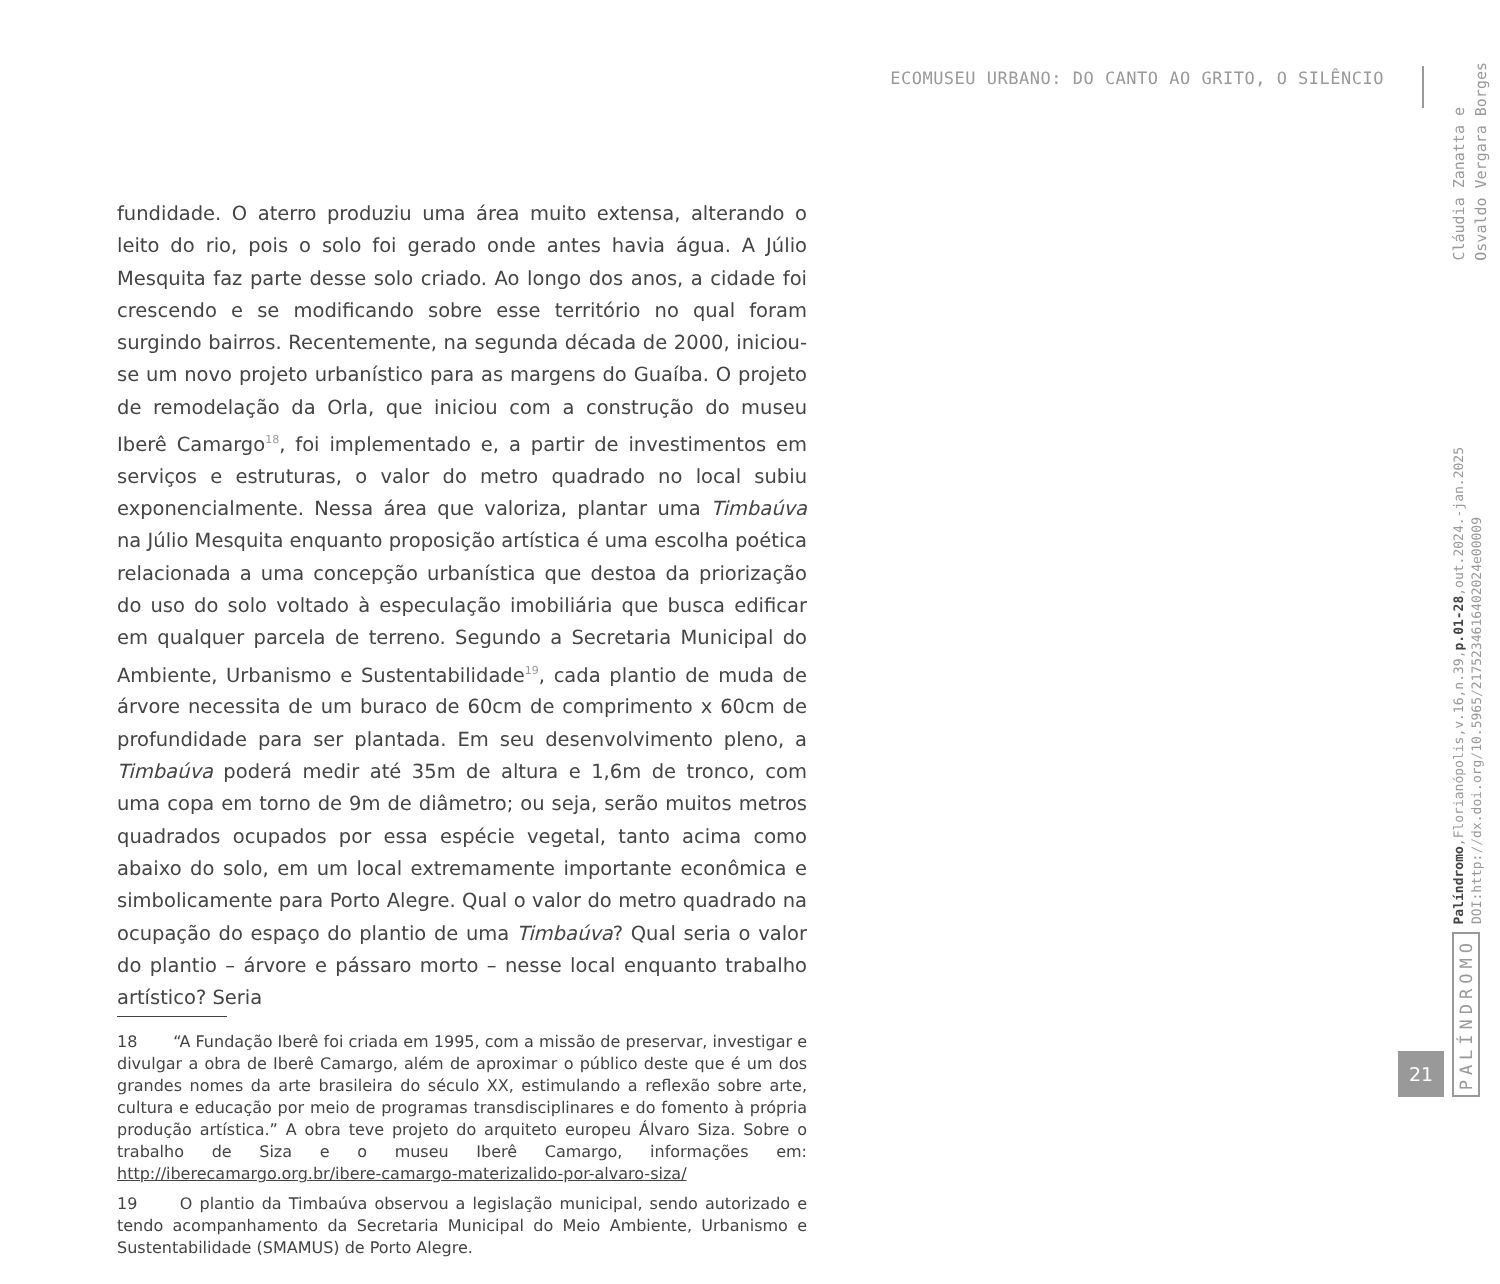ECOMUSEU URBANO: DO CANTO AO GRITO, O SILÊNCIO
fundidade. O aterro produziu uma área muito extensa, alterando o leito do rio, pois o solo foi gerado onde antes havia água. A Júlio Mesquita faz parte desse solo criado. Ao longo dos anos, a cidade foi crescendo e se modificando sobre esse território no qual foram surgindo bairros. Recentemente, na segunda década de 2000, iniciou-se um novo projeto urbanístico para as margens do Guaíba. O projeto de remodelação da Orla, que iniciou com a construção do museu Iberê Camargo<sup>18</sup>, foi implementado e, a partir de investimentos em serviços e estruturas, o valor do metro quadrado no local subiu exponencialmente. Nessa área que valoriza, plantar uma Timbaúva na Júlio Mesquita enquanto proposição artística é uma escolha poética relacionada a uma concepção urbanística que destoa da priorização do uso do solo voltado à especulação imobiliária que busca edificar em qualquer parcela de terreno. Segundo a Secretaria Municipal do Ambiente, Urbanismo e Sustentabilidade<sup>19</sup>, cada plantio de muda de árvore necessita de um buraco de 60cm de comprimento x 60cm de profundidade para ser plantada. Em seu desenvolvimento pleno, a Timbaúva poderá medir até 35m de altura e 1,6m de tronco, com uma copa em torno de 9m de diâmetro; ou seja, serão muitos metros quadrados ocupados por essa espécie vegetal, tanto acima como abaixo do solo, em um local extremamente importante econômica e simbolicamente para Porto Alegre. Qual o valor do metro quadrado na ocupação do espaço do plantio de uma Timbaúva? Qual seria o valor do plantio – árvore e pássaro morto – nesse local enquanto trabalho artístico? Seria
18 “A Fundação Iberê foi criada em 1995, com a missão de preservar, investigar e divulgar a obra de Iberê Camargo, além de aproximar o público deste que é um dos grandes nomes da arte brasileira do século XX, estimulando a reflexão sobre arte, cultura e educação por meio de programas transdisciplinares e do fomento à própria produção artística.” A obra teve projeto do arquiteto europeu Álvaro Siza. Sobre o trabalho de Siza e o museu Iberê Camargo, informações em: http://iberecamargo.org.br/ibere-camargo-materizalido-por-alvaro-siza/
19 O plantio da Timbaúva observou a legislação municipal, sendo autorizado e tendo acompanhamento da Secretaria Municipal do Meio Ambiente, Urbanismo e Sustentabilidade (SMAMUS) de Porto Alegre.
Cláudia Zanatta e
Osvaldo Vergara Borges
Palíndromo,Florianópolis,v.16,n.39,p.01-28,out.2024.-jan.2025
DOI:http://dx.doi.org/10.5965/2175234616402024e00009
21
PALÍNDROMO